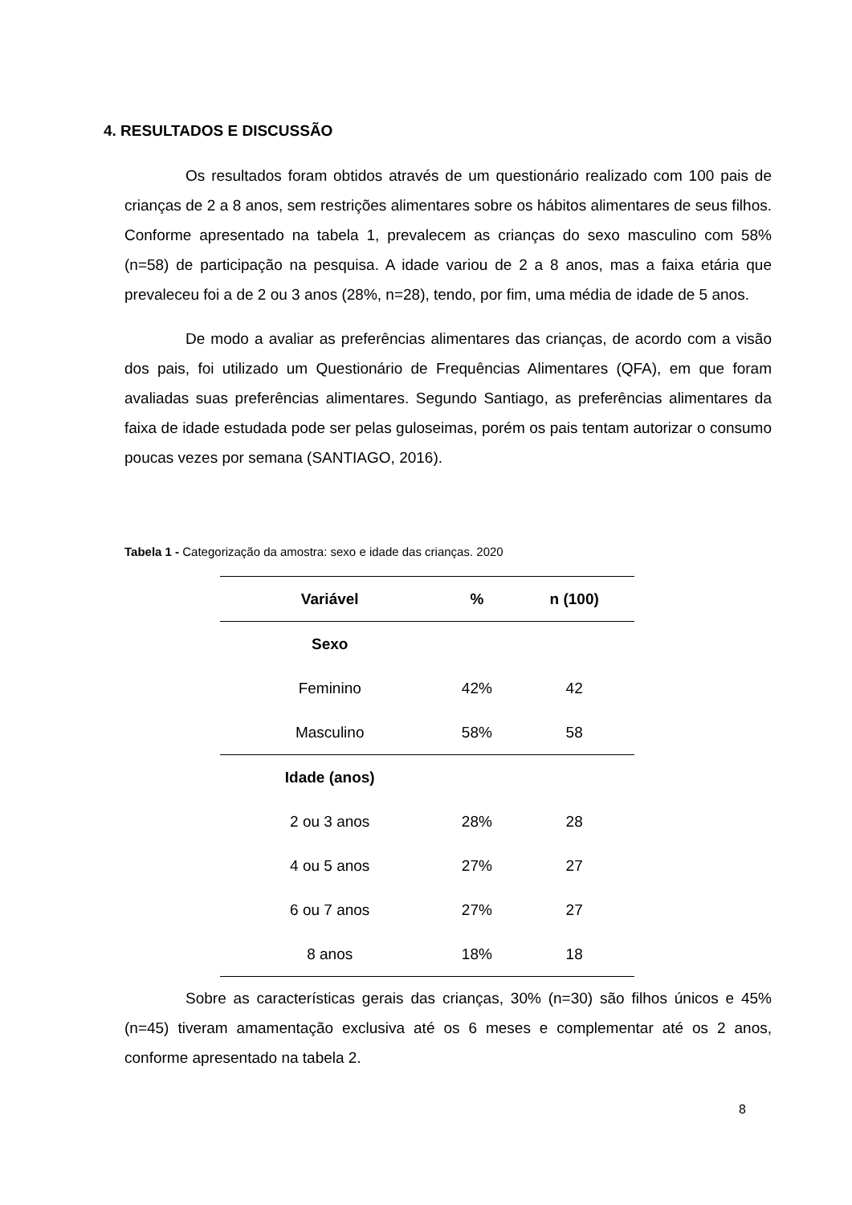4. RESULTADOS E DISCUSSÃO
Os resultados foram obtidos através de um questionário realizado com 100 pais de crianças de 2 a 8 anos, sem restrições alimentares sobre os hábitos alimentares de seus filhos. Conforme apresentado na tabela 1, prevalecem as crianças do sexo masculino com 58% (n=58) de participação na pesquisa. A idade variou de 2 a 8 anos, mas a faixa etária que prevaleceu foi a de 2 ou 3 anos (28%, n=28), tendo, por fim, uma média de idade de 5 anos.
De modo a avaliar as preferências alimentares das crianças, de acordo com a visão dos pais, foi utilizado um Questionário de Frequências Alimentares (QFA), em que foram avaliadas suas preferências alimentares. Segundo Santiago, as preferências alimentares da faixa de idade estudada pode ser pelas guloseimas, porém os pais tentam autorizar o consumo poucas vezes por semana (SANTIAGO, 2016).
Tabela 1 - Categorização da amostra: sexo e idade das crianças. 2020
| Variável | % | n (100) |
| --- | --- | --- |
| Sexo | | |
| Feminino | 42% | 42 |
| Masculino | 58% | 58 |
| Idade (anos) | | |
| 2 ou 3 anos | 28% | 28 |
| 4 ou 5 anos | 27% | 27 |
| 6 ou 7 anos | 27% | 27 |
| 8 anos | 18% | 18 |
Sobre as características gerais das crianças, 30% (n=30) são filhos únicos e 45% (n=45) tiveram amamentação exclusiva até os 6 meses e complementar até os 2 anos, conforme apresentado na tabela 2.
8